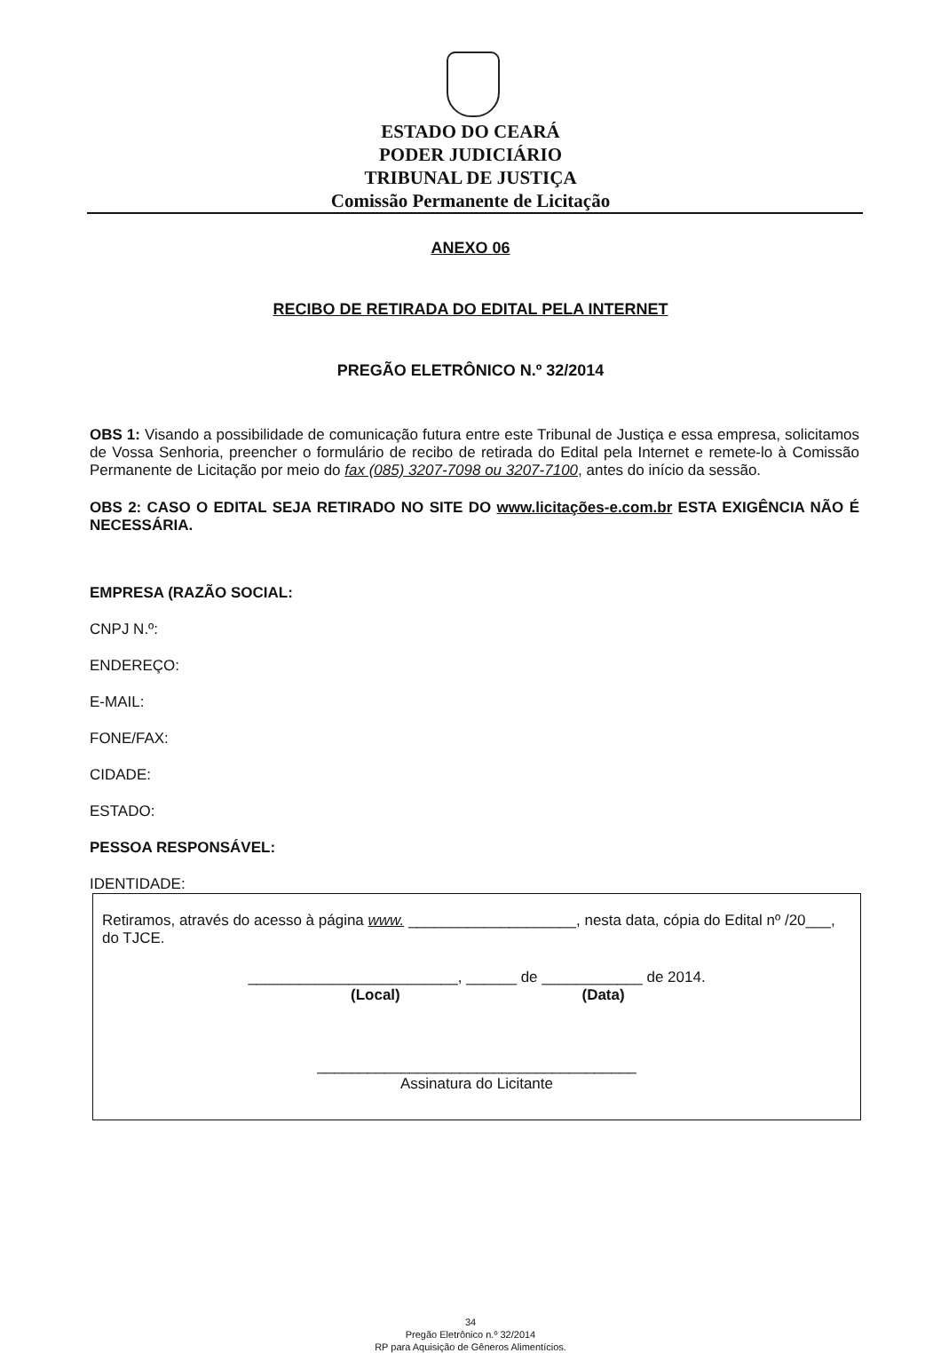ESTADO DO CEARÁ
PODER JUDICIÁRIO
TRIBUNAL DE JUSTIÇA
Comissão Permanente de Licitação
ANEXO 06
RECIBO DE RETIRADA DO EDITAL PELA INTERNET
PREGÃO ELETRÔNICO N.º 32/2014
OBS 1: Visando a possibilidade de comunicação futura entre este Tribunal de Justiça e essa empresa, solicitamos de Vossa Senhoria, preencher o formulário de recibo de retirada do Edital pela Internet e remete-lo à Comissão Permanente de Licitação por meio do fax (085) 3207-7098 ou 3207-7100, antes do início da sessão.
OBS 2: CASO O EDITAL SEJA RETIRADO NO SITE DO www.licitações-e.com.br ESTA EXIGÊNCIA NÃO É NECESSÁRIA.
EMPRESA (RAZÃO SOCIAL:
CNPJ N.º:
ENDEREÇO:
E-MAIL:
FONE/FAX:
CIDADE:
ESTADO:
PESSOA RESPONSÁVEL:
IDENTIDADE:
Retiramos, através do acesso à página www. ____________________, nesta data, cópia do Edital nº /20___, do TJCE.
_________________________, ______ de ____________ de 2014.
(Local) (Data)
______________________________________
Assinatura do Licitante
34
Pregão Eletrônico n.º 32/2014
RP para Aquisição de Gêneros Alimentícios.